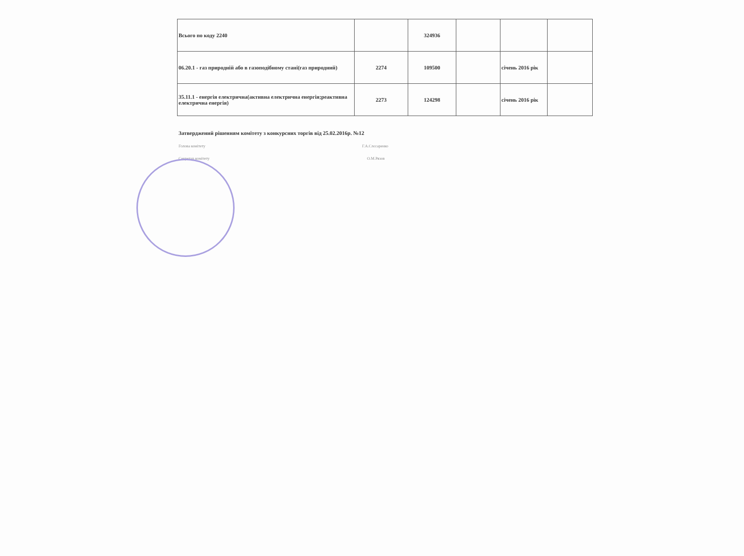| Всього по коду 2240 | | 324936 | | | |
| 06.20.1 - газ природній або в газоподібному стані(газ природний) | 2274 | 109500 | | січень 2016 рік | |
| 35.11.1 - енергія електрична(активна електрична енергія;реактивна електрична енергія) | 2273 | 124298 | | січень 2016 рік | |
Затверджений рішенням комітету з конкурсних торгів від 25.02.2016р. №12
Голова комітету Г.А.Слєсаренко
Секретар комітету О.М.Рязов